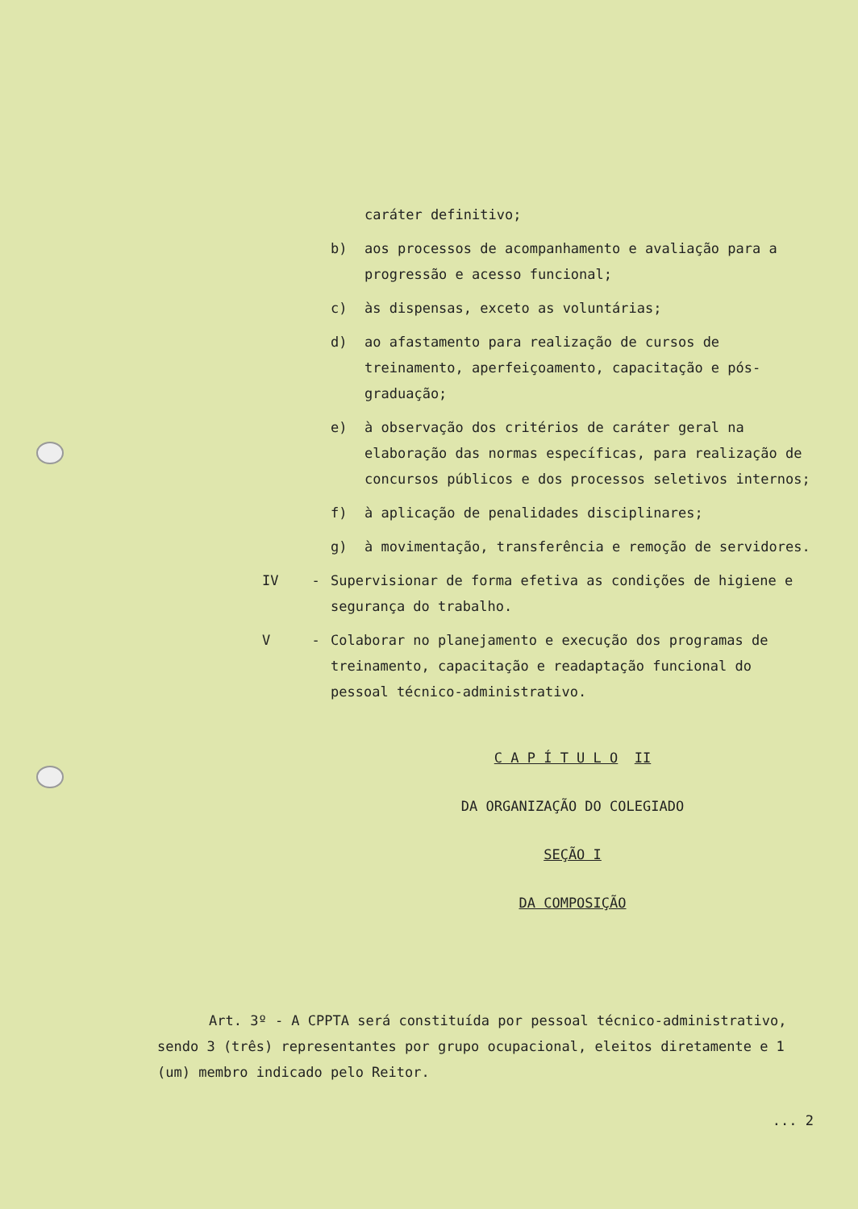caráter definitivo;
b) aos processos de acompanhamento e avaliação para a progressão e acesso funcional;
c) às dispensas, exceto as voluntárias;
d) ao afastamento para realização de cursos de treinamento, aperfeiçoamento, capacitação e pós-graduação;
e) à observação dos critérios de caráter geral na elaboração das normas específicas, para realização de concursos públicos e dos processos seletivos internos;
f) à aplicação de penalidades disciplinares;
g) à movimentação, transferência e remoção de servidores.
IV - Supervisionar de forma efetiva as condições de higiene e segurança do trabalho.
V - Colaborar no planejamento e execução dos programas de treinamento, capacitação e readaptação funcional do pessoal técnico-administrativo.
C A P Í T U L O II
DA ORGANIZAÇÃO DO COLEGIADO
SEÇÃO I
DA COMPOSIÇÃO
Art. 3º - A CPPTA será constituída por pessoal técnico-administrativo, sendo 3 (três) representantes por grupo ocupacional, eleitos diretamente e 1 (um) membro indicado pelo Reitor.
... 2